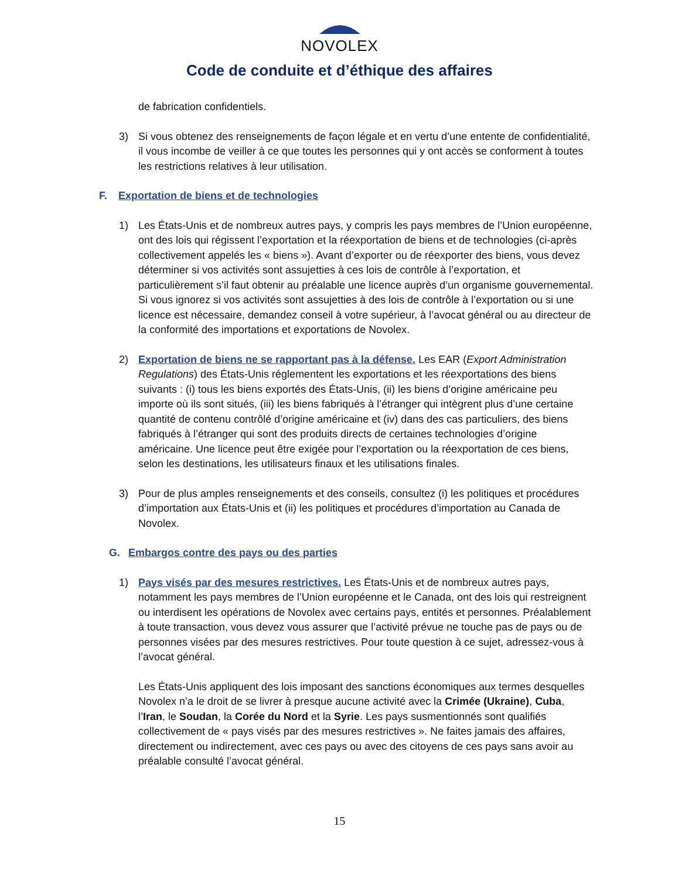NOVOLEX
Code de conduite et d’éthique des affaires
de fabrication confidentiels.
3) Si vous obtenez des renseignements de façon légale et en vertu d’une entente de confidentialité, il vous incombe de veiller à ce que toutes les personnes qui y ont accès se conforment à toutes les restrictions relatives à leur utilisation.
F. Exportation de biens et de technologies
1) Les États-Unis et de nombreux autres pays, y compris les pays membres de l’Union européenne, ont des lois qui régissent l’exportation et la réexportation de biens et de technologies (ci-après collectivement appelés les « biens »). Avant d’exporter ou de réexporter des biens, vous devez déterminer si vos activités sont assujetties à ces lois de contrôle à l’exportation, et particulièrement s’il faut obtenir au préalable une licence auprès d’un organisme gouvernemental. Si vous ignorez si vos activités sont assujetties à des lois de contrôle à l’exportation ou si une licence est nécessaire, demandez conseil à votre supérieur, à l’avocat général ou au directeur de la conformité des importations et exportations de Novolex.
2) Exportation de biens ne se rapportant pas à la défense. Les EAR (Export Administration Regulations) des États-Unis réglementent les exportations et les réexportations des biens suivants : (i) tous les biens exportés des États-Unis, (ii) les biens d’origine américaine peu importe où ils sont situés, (iii) les biens fabriqués à l’étranger qui intègrent plus d’une certaine quantité de contenu contrôlé d’origine américaine et (iv) dans des cas particuliers, des biens fabriqués à l’étranger qui sont des produits directs de certaines technologies d’origine américaine. Une licence peut être exigée pour l’exportation ou la réexportation de ces biens, selon les destinations, les utilisateurs finaux et les utilisations finales.
3) Pour de plus amples renseignements et des conseils, consultez (i) les politiques et procédures d’importation aux États-Unis et (ii) les politiques et procédures d’importation au Canada de Novolex.
G. Embargos contre des pays ou des parties
1) Pays visés par des mesures restrictives. Les États-Unis et de nombreux autres pays, notamment les pays membres de l’Union européenne et le Canada, ont des lois qui restreignent ou interdisent les opérations de Novolex avec certains pays, entités et personnes. Préalablement à toute transaction, vous devez vous assurer que l’activité prévue ne touche pas de pays ou de personnes visées par des mesures restrictives. Pour toute question à ce sujet, adressez-vous à l’avocat général.
Les États-Unis appliquent des lois imposant des sanctions économiques aux termes desquelles Novolex n’a le droit de se livrer à presque aucune activité avec la Crimée (Ukraine), Cuba, l’Iran, le Soudan, la Corée du Nord et la Syrie. Les pays susmentionnés sont qualifiés collectivement de « pays visés par des mesures restrictives ». Ne faites jamais des affaires, directement ou indirectement, avec ces pays ou avec des citoyens de ces pays sans avoir au préalable consulté l’avocat général.
15